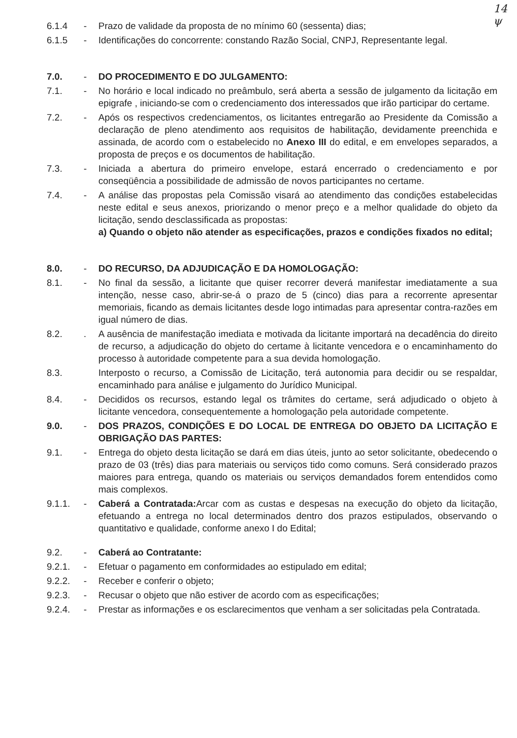14
ψ
6.1.4 - Prazo de validade da proposta de no mínimo 60 (sessenta) dias;
6.1.5 - Identificações do concorrente: constando Razão Social, CNPJ, Representante legal.
7.0. - DO PROCEDIMENTO E DO JULGAMENTO:
7.1. - No horário e local indicado no preâmbulo, será aberta a sessão de julgamento da licitação em epigrafe , iniciando-se com o credenciamento dos interessados que irão participar do certame.
7.2. - Após os respectivos credenciamentos, os licitantes entregarão ao Presidente da Comissão a declaração de pleno atendimento aos requisitos de habilitação, devidamente preenchida e assinada, de acordo com o estabelecido no Anexo III do edital, e em envelopes separados, a proposta de preços e os documentos de habilitação.
7.3. - Iniciada a abertura do primeiro envelope, estará encerrado o credenciamento e por conseqüência a possibilidade de admissão de novos participantes no certame.
7.4. - A análise das propostas pela Comissão visará ao atendimento das condições estabelecidas neste edital e seus anexos, priorizando o menor preço e a melhor qualidade do objeto da licitação, sendo desclassificada as propostas:
a) Quando o objeto não atender as especificações, prazos e condições fixados no edital;
8.0. - DO RECURSO, DA ADJUDICAÇÃO E DA HOMOLOGAÇÃO:
8.1. - No final da sessão, a licitante que quiser recorrer deverá manifestar imediatamente a sua intenção, nesse caso, abrir-se-á o prazo de 5 (cinco) dias para a recorrente apresentar memoriais, ficando as demais licitantes desde logo intimadas para apresentar contra-razões em igual número de dias.
8.2. . A ausência de manifestação imediata e motivada da licitante importará na decadência do direito de recurso, a adjudicação do objeto do certame à licitante vencedora e o encaminhamento do processo à autoridade competente para a sua devida homologação.
8.3. Interposto o recurso, a Comissão de Licitação, terá autonomia para decidir ou se respaldar, encaminhado para análise e julgamento do Jurídico Municipal.
8.4. - Decididos os recursos, estando legal os trâmites do certame, será adjudicado o objeto à licitante vencedora, consequentemente a homologação pela autoridade competente.
9.0. - DOS PRAZOS, CONDIÇÕES E DO LOCAL DE ENTREGA DO OBJETO DA LICITAÇÃO E OBRIGAÇÃO DAS PARTES:
9.1. - Entrega do objeto desta licitação se dará em dias úteis, junto ao setor solicitante, obedecendo o prazo de 03 (três) dias para materiais ou serviços tido como comuns. Será considerado prazos maiores para entrega, quando os materiais ou serviços demandados forem entendidos como mais complexos.
9.1.1. - Caberá a Contratada: Arcar com as custas e despesas na execução do objeto da licitação, efetuando a entrega no local determinados dentro dos prazos estipulados, observando o quantitativo e qualidade, conforme anexo I do Edital;
9.2. - Caberá ao Contratante:
9.2.1. - Efetuar o pagamento em conformidades ao estipulado em edital;
9.2.2. - Receber e conferir o objeto;
9.2.3. - Recusar o objeto que não estiver de acordo com as especificações;
9.2.4. - Prestar as informações e os esclarecimentos que venham a ser solicitadas pela Contratada.